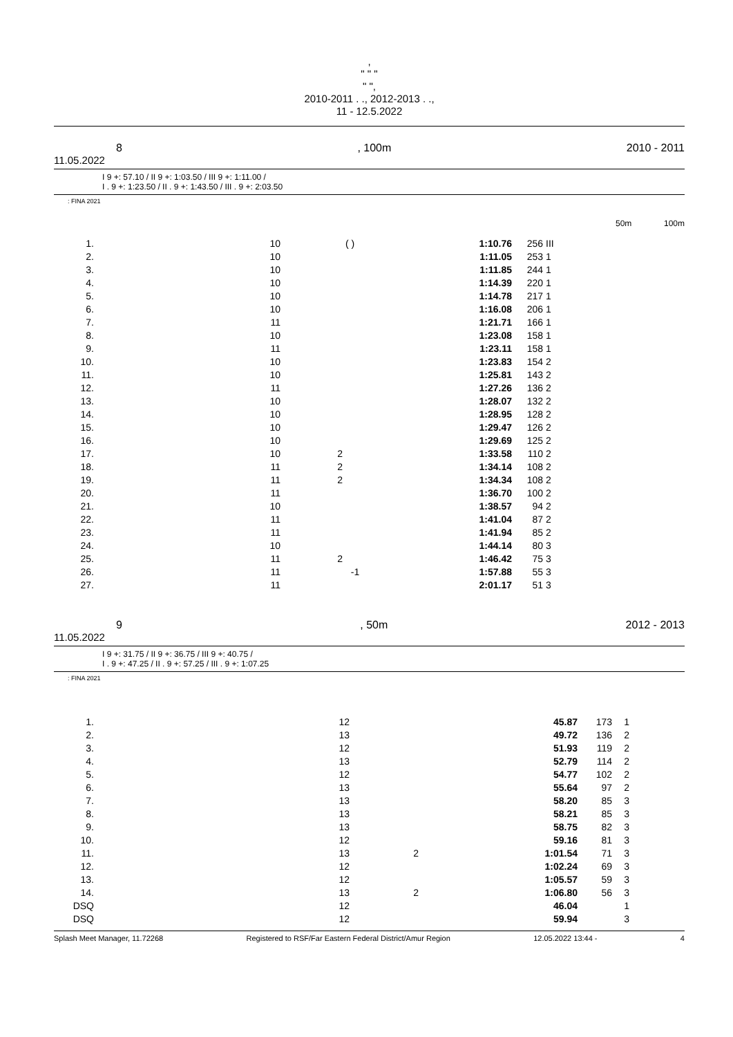,
" " "
" ",
2010-2011 . ., 2012-2013 . .,
11 - 12.5.2022
8, 100m 2010 - 2011
11.05.2022
I 9 +: 57.10 / II 9 +: 1:03.50 / III 9 +: 1:11.00 /
I . 9 +: 1:23.50 / II . 9 +: 1:43.50 / III . 9 +: 2:03.50
: FINA 2021
50m 100m
| 1. | 10 | | ( ) | 1:10.76 | 256 | III | |
| 2. | 10 | | | 1:11.05 | 253 | 1 | |
| 3. | 10 | | | 1:11.85 | 244 | 1 | |
| 4. | 10 | | | 1:14.39 | 220 | 1 | |
| 5. | 10 | | | 1:14.78 | 217 | 1 | |
| 6. | 10 | | | 1:16.08 | 206 | 1 | |
| 7. | 11 | | | 1:21.71 | 166 | 1 | |
| 8. | 10 | | | 1:23.08 | 158 | 1 | |
| 9. | 11 | | | 1:23.11 | 158 | 1 | |
| 10. | 10 | | | 1:23.83 | 154 | 2 | |
| 11. | 10 | | | 1:25.81 | 143 | 2 | |
| 12. | 11 | | | 1:27.26 | 136 | 2 | |
| 13. | 10 | | | 1:28.07 | 132 | 2 | |
| 14. | 10 | | | 1:28.95 | 128 | 2 | |
| 15. | 10 | | | 1:29.47 | 126 | 2 | |
| 16. | 10 | | | 1:29.69 | 125 | 2 | |
| 17. | 10 | 2 | | 1:33.58 | 110 | 2 | |
| 18. | 11 | 2 | | 1:34.14 | 108 | 2 | |
| 19. | 11 | 2 | | 1:34.34 | 108 | 2 | |
| 20. | 11 | | | 1:36.70 | 100 | 2 | |
| 21. | 10 | | | 1:38.57 | 94 | 2 | |
| 22. | 11 | | | 1:41.04 | 87 | 2 | |
| 23. | 11 | | | 1:41.94 | 85 | 2 | |
| 24. | 10 | | | 1:44.14 | 80 | 3 | |
| 25. | 11 | 2 | | 1:46.42 | 75 | 3 | |
| 26. | 11 | | -1 | 1:57.88 | 55 | 3 | |
| 27. | 11 | | | 2:01.17 | 51 | 3 | |
9, 50m 2012 - 2013
11.05.2022
I 9 +: 31.75 / II 9 +: 36.75 / III 9 +: 40.75 /
I . 9 +: 47.25 / II . 9 +: 57.25 / III . 9 +: 1:07.25
: FINA 2021
| 1. | 12 | | 45.87 | 173 | 1 | |
| 2. | 13 | | 49.72 | 136 | 2 | |
| 3. | 12 | | 51.93 | 119 | 2 | |
| 4. | 13 | | 52.79 | 114 | 2 | |
| 5. | 12 | | 54.77 | 102 | 2 | |
| 6. | 13 | | 55.64 | 97 | 2 | |
| 7. | 13 | | 58.20 | 85 | 3 | |
| 8. | 13 | | 58.21 | 85 | 3 | |
| 9. | 13 | | 58.75 | 82 | 3 | |
| 10. | 12 | | 59.16 | 81 | 3 | |
| 11. | 13 | 2 | 1:01.54 | 71 | 3 | |
| 12. | 12 | | 1:02.24 | 69 | 3 | |
| 13. | 12 | | 1:05.57 | 59 | 3 | |
| 14. | 13 | 2 | 1:06.80 | 56 | 3 | |
| DSQ | 12 | | 46.04 | | 1 | |
| DSQ | 12 | | 59.94 | | 3 | |
Splash Meet Manager, 11.72268 Registered to RSF/Far Eastern Federal District/Amur Region 12.05.2022 13:44 - 4